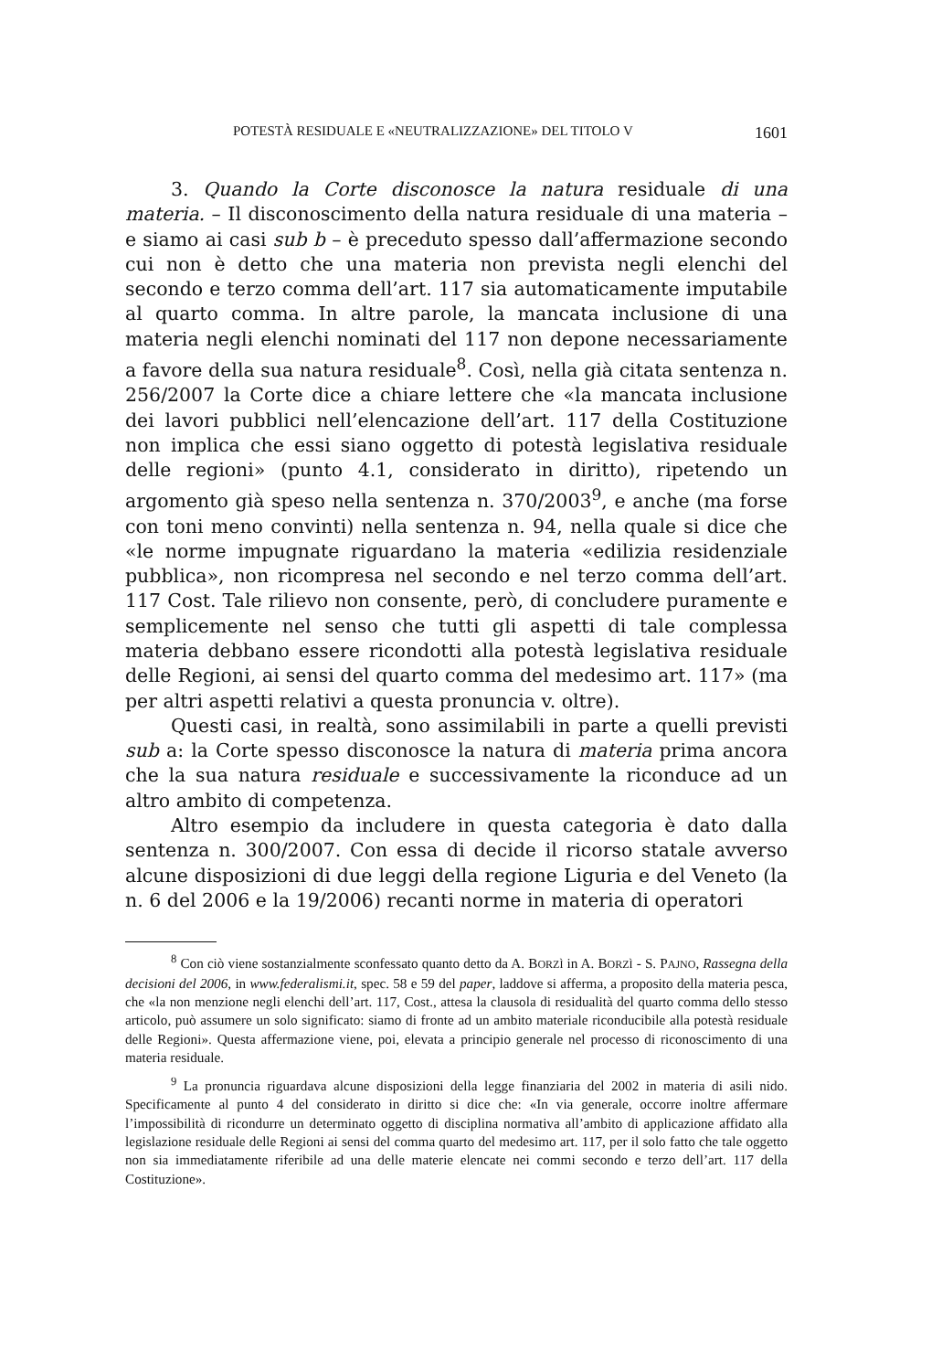POTESTÀ RESIDUALE E «NEUTRALIZZAZIONE» DEL TITOLO V 1601
3. Quando la Corte disconosce la natura residuale di una materia. – Il disconoscimento della natura residuale di una materia – e siamo ai casi sub b – è preceduto spesso dall’affermazione secondo cui non è detto che una materia non prevista negli elenchi del secondo e terzo comma dell’art. 117 sia automaticamente imputabile al quarto comma. In altre parole, la mancata inclusione di una materia negli elenchi nominati del 117 non depone necessariamente a favore della sua natura residuale<sup>8</sup>. Così, nella già citata sentenza n. 256/2007 la Corte dice a chiare lettere che «la mancata inclusione dei lavori pubblici nell’elencazione dell’art. 117 della Costituzione non implica che essi siano oggetto di potestà legislativa residuale delle regioni» (punto 4.1, considerato in diritto), ripetendo un argomento già speso nella sentenza n. 370/2003<sup>9</sup>, e anche (ma forse con toni meno convinti) nella sentenza n. 94, nella quale si dice che «le norme impugnate riguardano la materia «edilizia residenziale pubblica», non ricompresa nel secondo e nel terzo comma dell’art. 117 Cost. Tale rilievo non consente, però, di concludere puramente e semplicemente nel senso che tutti gli aspetti di tale complessa materia debbano essere ricondotti alla potestà legislativa residuale delle Regioni, ai sensi del quarto comma del medesimo art. 117» (ma per altri aspetti relativi a questa pronuncia v. oltre).
Questi casi, in realtà, sono assimilabili in parte a quelli previsti sub a: la Corte spesso disconosce la natura di materia prima ancora che la sua natura residuale e successivamente la riconduce ad un altro ambito di competenza.
Altro esempio da includere in questa categoria è dato dalla sentenza n. 300/2007. Con essa di decide il ricorso statale avverso alcune disposizioni di due leggi della regione Liguria e del Veneto (la n. 6 del 2006 e la 19/2006) recanti norme in materia di operatori
<sup>8</sup> Con ciò viene sostanzialmente sconfessato quanto detto da A. BORZÌ in A. BORZÌ - S. PAJNO, Rassegna della decisioni del 2006, in www.federalismi.it, spec. 58 e 59 del paper, laddove si afferma, a proposito della materia pesca, che «la non menzione negli elenchi dell’art. 117, Cost., attesa la clausola di residualità del quarto comma dello stesso articolo, può assumere un solo significato: siamo di fronte ad un ambito materiale riconducibile alla potestà residuale delle Regioni». Questa affermazione viene, poi, elevata a principio generale nel processo di riconoscimento di una materia residuale.
<sup>9</sup> La pronuncia riguardava alcune disposizioni della legge finanziaria del 2002 in materia di asili nido. Specificamente al punto 4 del considerato in diritto si dice che: «In via generale, occorre inoltre affermare l’impossibilità di ricondurre un determinato oggetto di disciplina normativa all’ambito di applicazione affidato alla legislazione residuale delle Regioni ai sensi del comma quarto del medesimo art. 117, per il solo fatto che tale oggetto non sia immediatamente riferibile ad una delle materie elencate nei commi secondo e terzo dell’art. 117 della Costituzione».